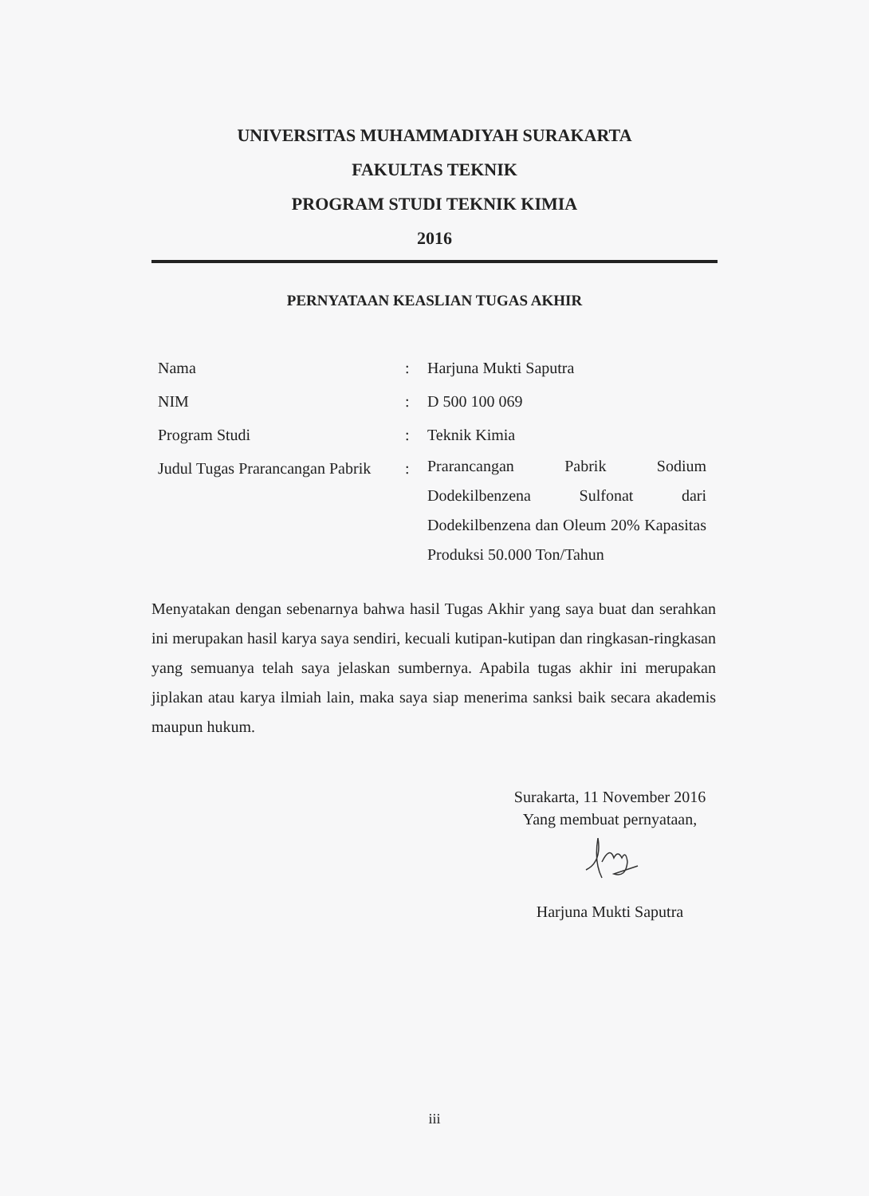UNIVERSITAS MUHAMMADIYAH SURAKARTA
FAKULTAS TEKNIK
PROGRAM STUDI TEKNIK KIMIA
2016
PERNYATAAN KEASLIAN TUGAS AKHIR
| Nama | : | Harjuna Mukti Saputra |
| NIM | : | D 500 100 069 |
| Program Studi | : | Teknik Kimia |
| Judul Tugas Prarancangan Pabrik | : | Prarancangan Pabrik Sodium Dodekilbenzena Sulfonat dari Dodekilbenzena dan Oleum 20% Kapasitas Produksi 50.000 Ton/Tahun |
Menyatakan dengan sebenarnya bahwa hasil Tugas Akhir yang saya buat dan serahkan ini merupakan hasil karya saya sendiri, kecuali kutipan-kutipan dan ringkasan-ringkasan yang semuanya telah saya jelaskan sumbernya. Apabila tugas akhir ini merupakan jiplakan atau karya ilmiah lain, maka saya siap menerima sanksi baik secara akademis maupun hukum.
Surakarta, 11 November 2016
Yang membuat pernyataan,
Harjuna Mukti Saputra
iii